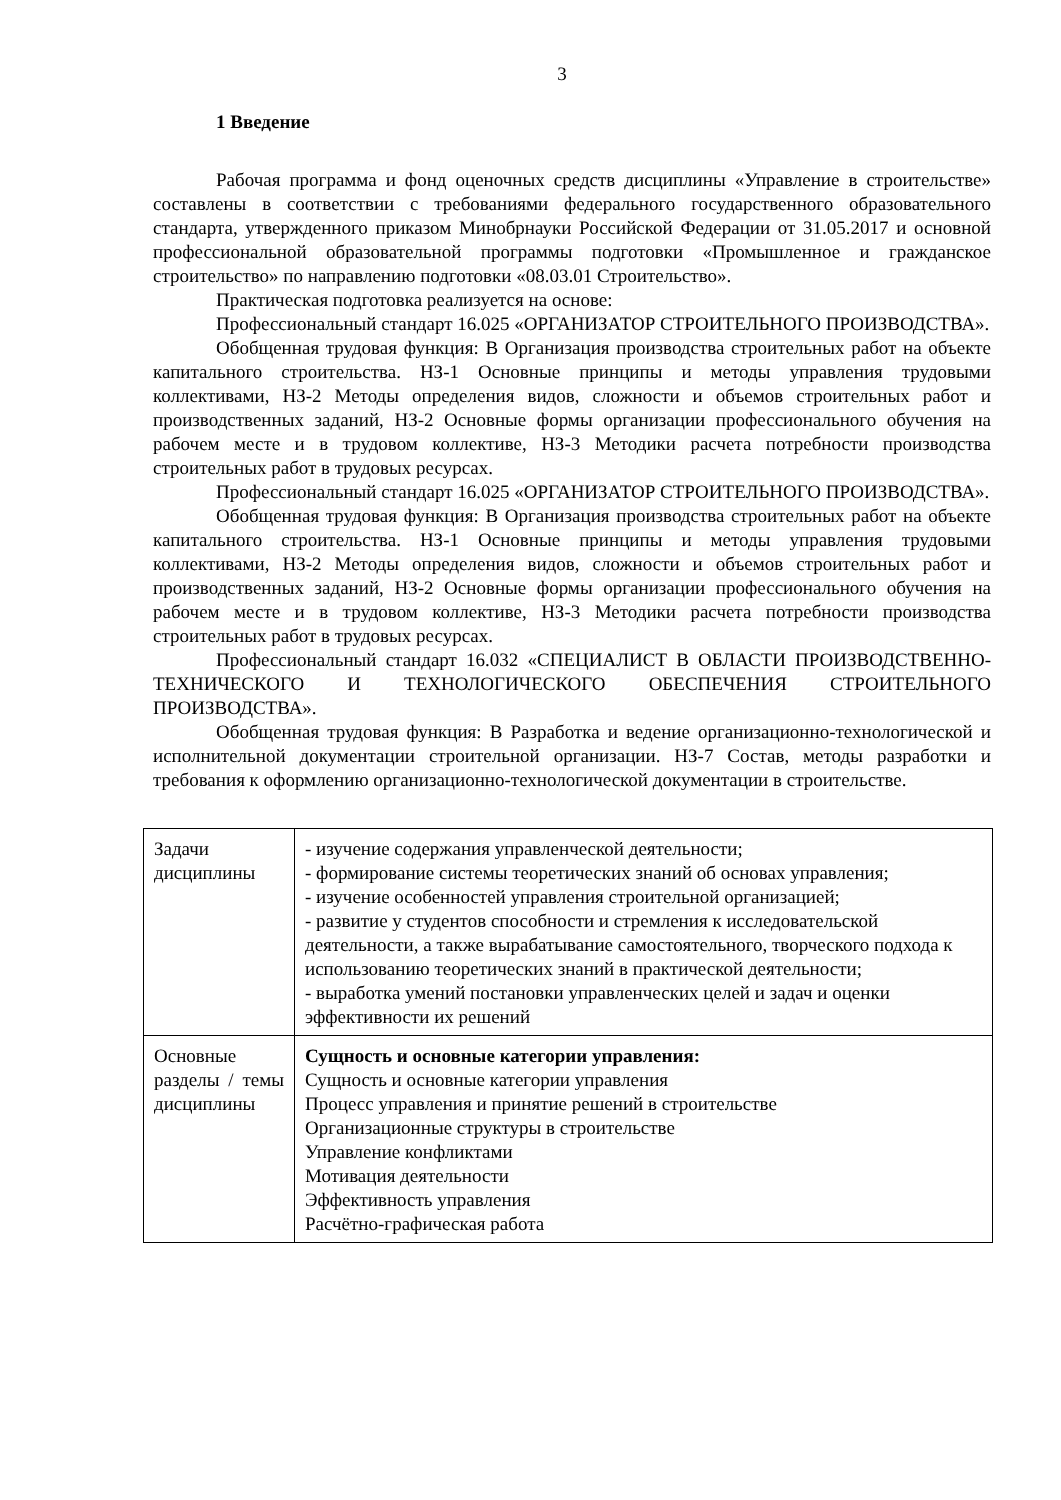3
1 Введение
Рабочая программа и фонд оценочных средств дисциплины «Управление в строительстве» составлены в соответствии с требованиями федерального государственного образовательного стандарта, утвержденного приказом Минобрнауки Российской Федерации от 31.05.2017 и основной профессиональной образовательной программы подготовки «Промышленное и гражданское строительство» по направлению подготовки «08.03.01 Строительство».
Практическая подготовка реализуется на основе:
Профессиональный стандарт 16.025 «ОРГАНИЗАТОР СТРОИТЕЛЬНОГО ПРОИЗВОДСТВА».
Обобщенная трудовая функция: В Организация производства строительных работ на объекте капитального строительства. НЗ-1 Основные принципы и методы управления трудовыми коллективами, НЗ-2 Методы определения видов, сложности и объемов строительных работ и производственных заданий, НЗ-2 Основные формы организации профессионального обучения на рабочем месте и в трудовом коллективе, НЗ-3 Методики расчета потребности производства строительных работ в трудовых ресурсах.
Профессиональный стандарт 16.025 «ОРГАНИЗАТОР СТРОИТЕЛЬНОГО ПРОИЗВОДСТВА».
Обобщенная трудовая функция: В Организация производства строительных работ на объекте капитального строительства. НЗ-1 Основные принципы и методы управления трудовыми коллективами, НЗ-2 Методы определения видов, сложности и объемов строительных работ и производственных заданий, НЗ-2 Основные формы организации профессионального обучения на рабочем месте и в трудовом коллективе, НЗ-3 Методики расчета потребности производства строительных работ в трудовых ресурсах.
Профессиональный стандарт 16.032 «СПЕЦИАЛИСТ В ОБЛАСТИ ПРОИЗВОДСТВЕННО-ТЕХНИЧЕСКОГО И ТЕХНОЛОГИЧЕСКОГО ОБЕСПЕЧЕНИЯ СТРОИТЕЛЬНОГО ПРОИЗВОДСТВА».
Обобщенная трудовая функция: В Разработка и ведение организационно-технологической и исполнительной документации строительной организации. НЗ-7 Состав, методы разработки и требования к оформлению организационно-технологической документации в строительстве.
| Задачи дисциплины | - изучение содержания управленческой деятельности; - формирование системы теоретических знаний об основах управления; - изучение особенностей управления строительной организацией; - развитие у студентов способности и стремления к исследовательской деятельности, а также вырабатывание самостоятельного, творческого подхода к использованию теоретических знаний в практической деятельности; - выработка умений постановки управленческих целей и задач и оценки эффективности их решений |
| Основные разделы / темы дисциплины | Сущность и основные категории управления: Сущность и основные категории управления Процесс управления и принятие решений в строительстве Организационные структуры в строительстве Управление конфликтами Мотивация деятельности Эффективность управления Расчётно-графическая работа |